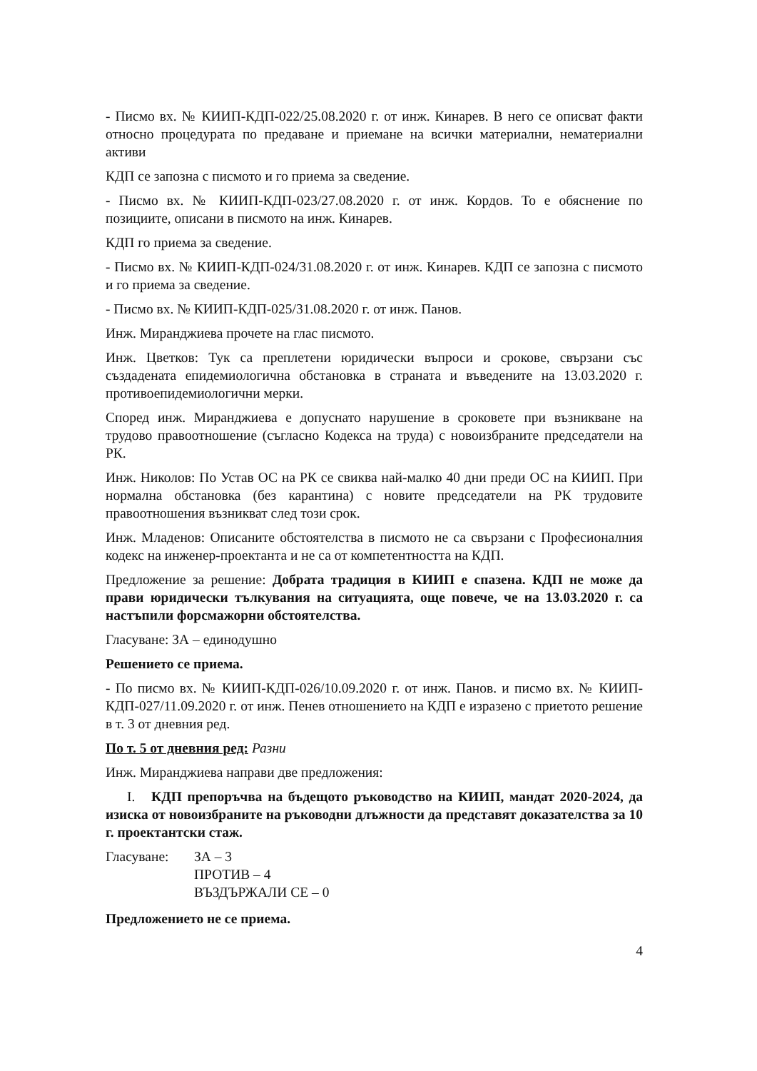- Писмо вх. № КИИП-КДП-022/25.08.2020 г. от инж. Кинарев. В него се описват факти относно процедурата по предаване и приемане на всички материални, нематериални активи
КДП се запозна с писмото и го приема за сведение.
- Писмо вх. № КИИП-КДП-023/27.08.2020 г. от инж. Кордов. То е обяснение по позициите, описани в писмото на инж. Кинарев.
КДП го приема за сведение.
- Писмо вх. № КИИП-КДП-024/31.08.2020 г. от инж. Кинарев. КДП се запозна с писмото и го приема за сведение.
- Писмо вх. № КИИП-КДП-025/31.08.2020 г. от инж. Панов.
Инж. Миранджиева прочете на глас писмото.
Инж. Цветков: Тук са преплетени юридически въпроси и срокове, свързани със създадената епидемиологична обстановка в страната и въведените на 13.03.2020 г. противоепидемиологични мерки.
Според инж. Миранджиева е допуснато нарушение в сроковете при възникване на трудово правоотношение (съгласно Кодекса на труда) с новоизбраните председатели на РК.
Инж. Николов: По Устав ОС на РК се свиква най-малко 40 дни преди ОС на КИИП. При нормална обстановка (без карантина) с новите председатели на РК трудовите правоотношения възникват след този срок.
Инж. Младенов: Описаните обстоятелства в писмото не са свързани с Професионалния кодекс на инженер-проектанта и не са от компетентността на КДП.
Предложение за решение: Добрата традиция в КИИП е спазена. КДП не може да прави юридически тълкувания на ситуацията, още повече, че на 13.03.2020 г. са настъпили форсмажорни обстоятелства.
Гласуване: ЗА – единодушно
Решението се приема.
- По писмо вх. № КИИП-КДП-026/10.09.2020 г. от инж. Панов. и писмо вх. № КИИП-КДП-027/11.09.2020 г. от инж. Пенев отношението на КДП е изразено с приетото решение в т. 3 от дневния ред.
По т. 5 от дневния ред: Разни
Инж. Миранджиева направи две предложения:
I. КДП препоръчва на бъдещото ръководство на КИИП, мандат 2020-2024, да изиска от новоизбраните на ръководни длъжности да представят доказателства за 10 г. проектантски стаж.
Гласуване: ЗА – 3
ПРОТИВ – 4
ВЪЗДЪРЖАЛИ СЕ – 0
Предложението не се приема.
4